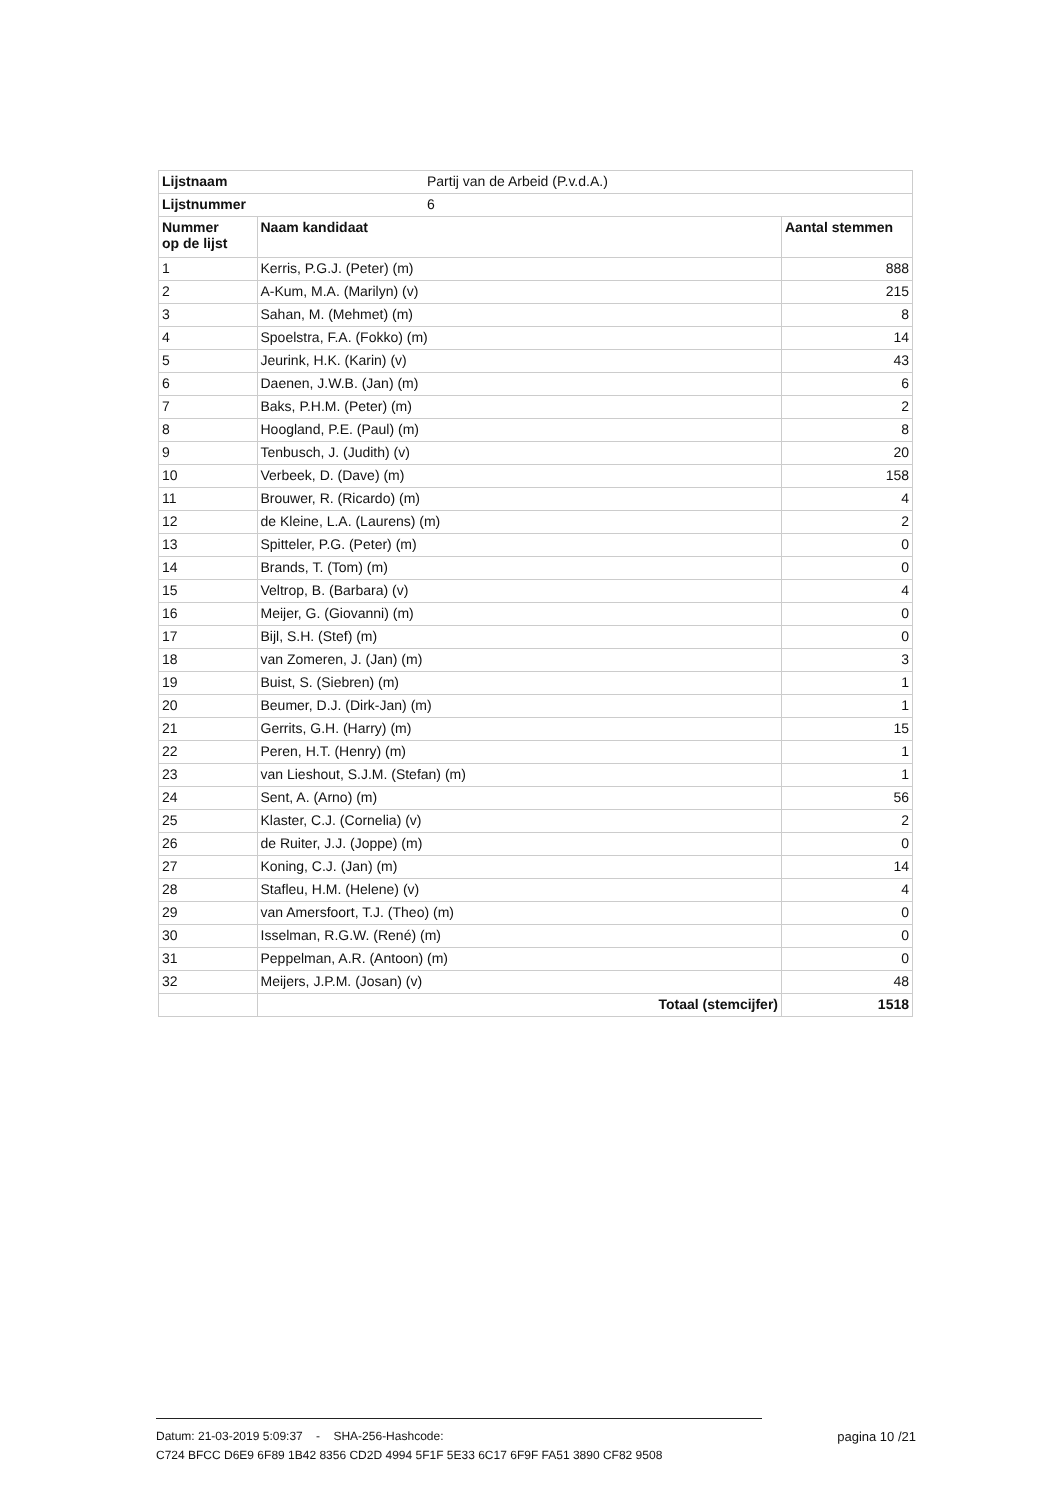| Lijstnaam | Partij van de Arbeid (P.v.d.A.) | |
| Lijstnummer | 6 | |
| Nummer op de lijst | Naam kandidaat | Aantal stemmen |
| 1 | Kerris, P.G.J. (Peter) (m) | 888 |
| 2 | A-Kum, M.A. (Marilyn) (v) | 215 |
| 3 | Sahan, M. (Mehmet) (m) | 8 |
| 4 | Spoelstra, F.A. (Fokko) (m) | 14 |
| 5 | Jeurink, H.K. (Karin) (v) | 43 |
| 6 | Daenen, J.W.B. (Jan) (m) | 6 |
| 7 | Baks, P.H.M. (Peter) (m) | 2 |
| 8 | Hoogland, P.E. (Paul) (m) | 8 |
| 9 | Tenbusch, J. (Judith) (v) | 20 |
| 10 | Verbeek, D. (Dave) (m) | 158 |
| 11 | Brouwer, R. (Ricardo) (m) | 4 |
| 12 | de Kleine, L.A. (Laurens) (m) | 2 |
| 13 | Spitteler, P.G. (Peter) (m) | 0 |
| 14 | Brands, T. (Tom) (m) | 0 |
| 15 | Veltrop, B. (Barbara) (v) | 4 |
| 16 | Meijer, G. (Giovanni) (m) | 0 |
| 17 | Bijl, S.H. (Stef) (m) | 0 |
| 18 | van Zomeren, J. (Jan) (m) | 3 |
| 19 | Buist, S. (Siebren) (m) | 1 |
| 20 | Beumer, D.J. (Dirk-Jan) (m) | 1 |
| 21 | Gerrits, G.H. (Harry) (m) | 15 |
| 22 | Peren, H.T. (Henry) (m) | 1 |
| 23 | van Lieshout, S.J.M. (Stefan) (m) | 1 |
| 24 | Sent, A. (Arno) (m) | 56 |
| 25 | Klaster, C.J. (Cornelia) (v) | 2 |
| 26 | de Ruiter, J.J. (Joppe) (m) | 0 |
| 27 | Koning, C.J. (Jan) (m) | 14 |
| 28 | Stafleu, H.M. (Helene) (v) | 4 |
| 29 | van Amersfoort, T.J. (Theo) (m) | 0 |
| 30 | Isselman, R.G.W. (René) (m) | 0 |
| 31 | Peppelman, A.R. (Antoon) (m) | 0 |
| 32 | Meijers, J.P.M. (Josan) (v) | 48 |
| | Totaal (stemcijfer) | 1518 |
Datum: 21-03-2019 5:09:37 - SHA-256-Hashcode: pagina 10 /21
C724 BFCC D6E9 6F89 1B42 8356 CD2D 4994 5F1F 5E33 6C17 6F9F FA51 3890 CF82 9508